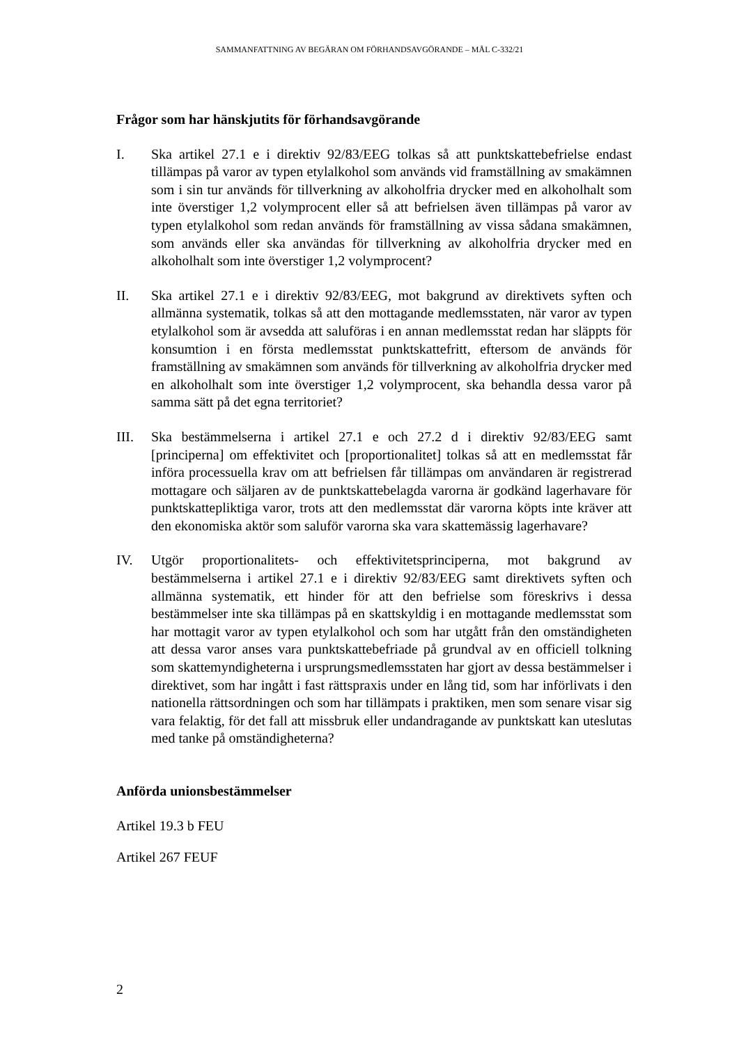SAMMANFATTNING AV BEGÄRAN OM FÖRHANDSAVGÖRANDE – MÅL C-332/21
Frågor som har hänskjutits för förhandsavgörande
I. Ska artikel 27.1 e i direktiv 92/83/EEG tolkas så att punktskattebefrielse endast tillämpas på varor av typen etylalkohol som används vid framställning av smakämnen som i sin tur används för tillverkning av alkoholfria drycker med en alkoholhalt som inte överstiger 1,2 volymprocent eller så att befrielsen även tillämpas på varor av typen etylalkohol som redan används för framställning av vissa sådana smakämnen, som används eller ska användas för tillverkning av alkoholfria drycker med en alkoholhalt som inte överstiger 1,2 volymprocent?
II. Ska artikel 27.1 e i direktiv 92/83/EEG, mot bakgrund av direktivets syften och allmänna systematik, tolkas så att den mottagande medlemsstaten, när varor av typen etylalkohol som är avsedda att saluföras i en annan medlemsstat redan har släppts för konsumtion i en första medlemsstat punktskattefritt, eftersom de används för framställning av smakämnen som används för tillverkning av alkoholfria drycker med en alkoholhalt som inte överstiger 1,2 volymprocent, ska behandla dessa varor på samma sätt på det egna territoriet?
III. Ska bestämmelserna i artikel 27.1 e och 27.2 d i direktiv 92/83/EEG samt [principerna] om effektivitet och [proportionalitet] tolkas så att en medlemsstat får införa processuella krav om att befrielsen får tillämpas om användaren är registrerad mottagare och säljaren av de punktskattebelagda varorna är godkänd lagerhavare för punktskattepliktiga varor, trots att den medlemsstat där varorna köpts inte kräver att den ekonomiska aktör som saluför varorna ska vara skattemässig lagerhavare?
IV. Utgör proportionalitets- och effektivitetsprinciperna, mot bakgrund av bestämmelserna i artikel 27.1 e i direktiv 92/83/EEG samt direktivets syften och allmänna systematik, ett hinder för att den befrielse som föreskrivs i dessa bestämmelser inte ska tillämpas på en skattskyldig i en mottagande medlemsstat som har mottagit varor av typen etylalkohol och som har utgått från den omständigheten att dessa varor anses vara punktskattebefriade på grundval av en officiell tolkning som skattemyndigheterna i ursprungsmedlemsstaten har gjort av dessa bestämmelser i direktivet, som har ingått i fast rättspraxis under en lång tid, som har införlivats i den nationella rättsordningen och som har tillämpats i praktiken, men som senare visar sig vara felaktig, för det fall att missbruk eller undandragande av punktskatt kan uteslutas med tanke på omständigheterna?
Anförda unionsbestämmelser
Artikel 19.3 b FEU
Artikel 267 FEUF
2